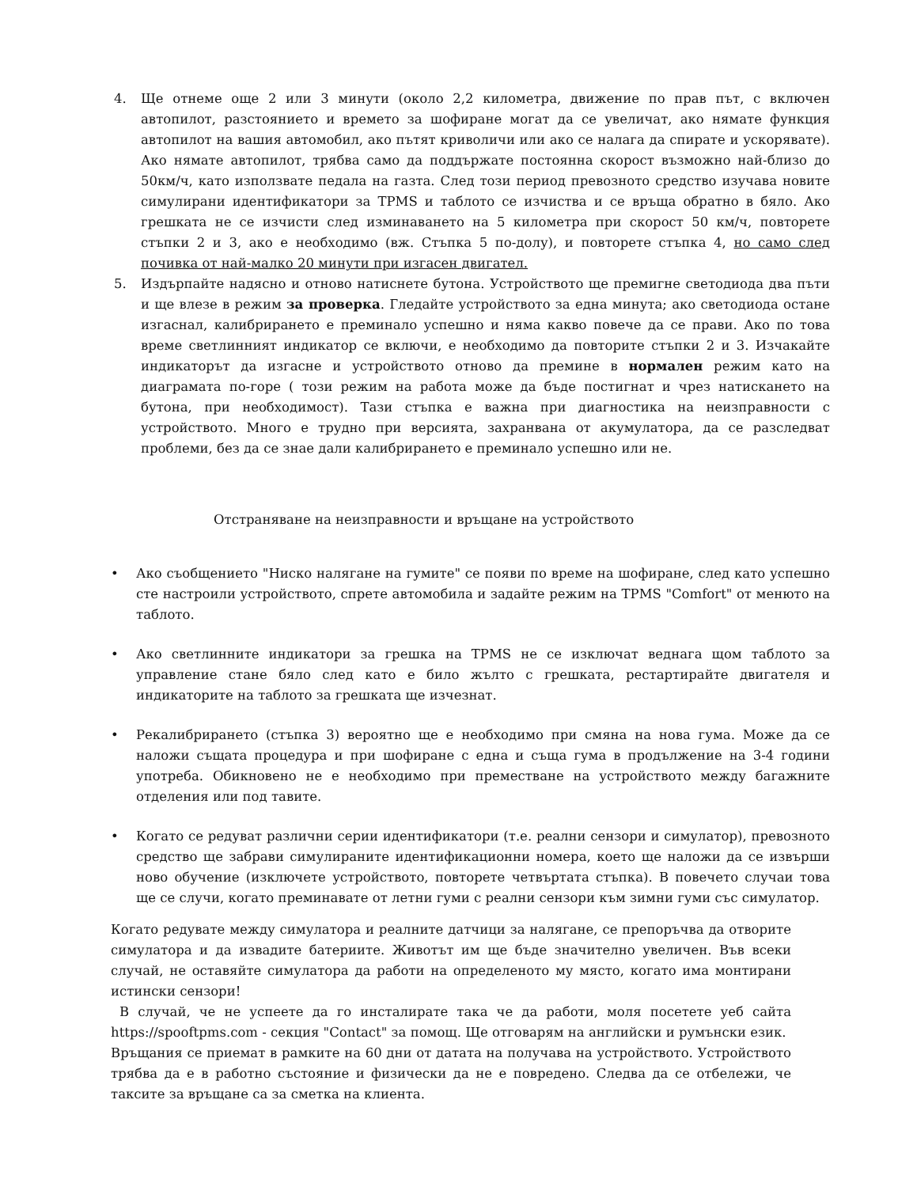4. Ще отнеме още 2 или 3 минути (около 2,2 километра, движение по прав път, с включен автопилот, разстоянието и времето за шофиране могат да се увеличат, ако нямате функция автопилот на вашия автомобил, ако пътят криволичи или ако се налага да спирате и ускорявате). Ако нямате автопилот, трябва само да поддържате постоянна скорост възможно най-близо до 50км/ч, като използвате педала на газта. След този период превозното средство изучава новите симулирани идентификатори за TPMS и таблото се изчиства и се връща обратно в бяло. Ако грешката не се изчисти след изминаването на 5 километра при скорост 50 км/ч, повторете стъпки 2 и 3, ако е необходимо (вж. Стъпка 5 по-долу), и повторете стъпка 4, но само след почивка от най-малко 20 минути при изгасен двигател.
5. Издърпайте надясно и отново натиснете бутона. Устройството ще премигне светодиода два пъти и ще влезе в режим за проверка. Гледайте устройството за една минута; ако светодиода остане изгаснал, калибрирането е преминало успешно и няма какво повече да се прави. Ако по това време светлинният индикатор се включи, е необходимо да повторите стъпки 2 и 3. Изчакайте индикаторът да изгасне и устройството отново да премине в нормален режим като на диаграмата по-горе ( този режим на работа може да бъде постигнат и чрез натискането на бутона, при необходимост). Тази стъпка е важна при диагностика на неизправности с устройството. Много е трудно при версията, захранвана от акумулатора, да се разследват проблеми, без да се знае дали калибрирането е преминало успешно или не.
Отстраняване на неизправности и връщане на устройството
• Ако съобщението "Ниско налягане на гумите" се появи по време на шофиране, след като успешно сте настроили устройството, спрете автомобила и задайте режим на TPMS "Comfort" от менюто на таблото.
• Ако светлинните индикатори за грешка на TPMS не се изключат веднага щом таблото за управление стане бяло след като е било жълто с грешката, рестартирайте двигателя и индикаторите на таблото за грешката ще изчезнат.
• Рекалибрирането (стъпка 3) вероятно ще е необходимо при смяна на нова гума. Може да се наложи същата процедура и при шофиране с една и съща гума в продължение на 3-4 години употреба. Обикновено не е необходимо при преместване на устройството между багажните отделения или под тавите.
• Когато се редуват различни серии идентификатори (т.е. реални сензори и симулатор), превозното средство ще забрави симулираните идентификационни номера, което ще наложи да се извърши ново обучение (изключете устройството, повторете четвъртата стъпка). В повечето случаи това ще се случи, когато преминавате от летни гуми с реални сензори към зимни гуми със симулатор.
Когато редувате между симулатора и реалните датчици за налягане, се препоръчва да отворите симулатора и да извадите батериите. Животът им ще бъде значително увеличен. Във всеки случай, не оставяйте симулатора да работи на определеното му място, когато има монтирани истински сензори!
В случай, че не успеете да го инсталирате така че да работи, моля посетете уеб сайта https://spooftpms.com - секция "Contact" за помощ. Ще отговарям на английски и румънски език.
Връщания се приемат в рамките на 60 дни от датата на получава на устройството. Устройството трябва да е в работно състояние и физически да не е повредено. Следва да се отбележи, че таксите за връщане са за сметка на клиента.